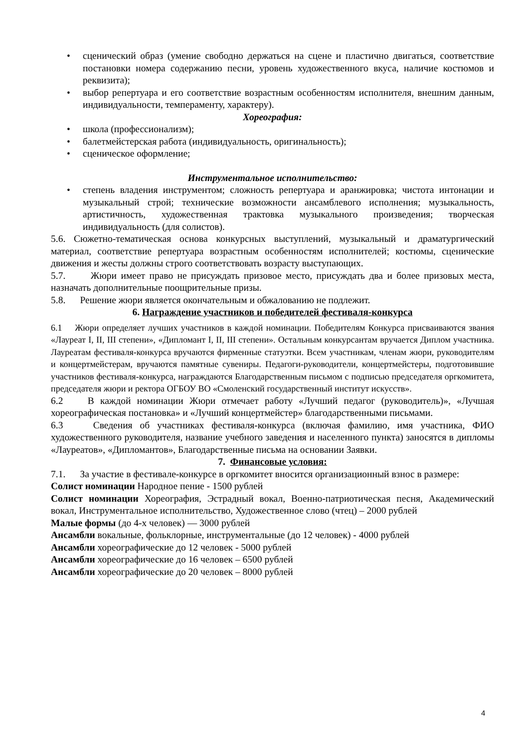• сценический образ (умение свободно держаться на сцене и пластично двигаться, соответствие постановки номера содержанию песни, уровень художественного вкуса, наличие костюмов и реквизита);
• выбор репертуара и его соответствие возрастным особенностям исполнителя, внешним данным, индивидуальности, темпераменту, характеру).
Хореография:
• школа (профессионализм);
• балетмейстерская работа (индивидуальность, оригинальность);
• сценическое оформление;
Инструментальное исполнительство:
• степень владения инструментом; сложность репертуара и аранжировка; чистота интонации и музыкальный строй; технические возможности ансамблевого исполнения; музыкальность, артистичность, художественная трактовка музыкального произведения; творческая индивидуальность (для солистов).
5.6. Сюжетно-тематическая основа конкурсных выступлений, музыкальный и драматургический материал, соответствие репертуара возрастным особенностям исполнителей; костюмы, сценические движения и жесты должны строго соответствовать возрасту выступающих.
5.7. Жюри имеет право не присуждать призовое место, присуждать два и более призовых места, назначать дополнительные поощрительные призы.
5.8. Решение жюри является окончательным и обжалованию не подлежит.
6. Награждение участников и победителей фестиваля-конкурса
6.1 Жюри определяет лучших участников в каждой номинации. Победителям Конкурса присваиваются звания «Лауреат I, II, III степени», «Дипломант I, II, III степени». Остальным конкурсантам вручается Диплом участника. Лауреатам фестиваля-конкурса вручаются фирменные статуэтки. Всем участникам, членам жюри, руководителям и концертмейстерам, вручаются памятные сувениры. Педагоги-руководители, концертмейстеры, подготовившие участников фестиваля-конкурса, награждаются Благодарственным письмом с подписью председателя оргкомитета, председателя жюри и ректора ОГБОУ ВО «Смоленский государственный институт искусств».
6.2 В каждой номинации Жюри отмечает работу «Лучший педагог (руководитель)», «Лучшая хореографическая постановка» и «Лучший концертмейстер» благодарственными письмами.
6.3 Сведения об участниках фестиваля-конкурса (включая фамилию, имя участника, ФИО художественного руководителя, название учебного заведения и населенного пункта) заносятся в дипломы «Лауреатов», «Дипломантов», Благодарственные письма на основании Заявки.
7. Финансовые условия:
7.1. За участие в фестивале-конкурсе в оргкомитет вносится организационный взнос в размере:
Солист номинации Народное пение - 1500 рублей
Солист номинации Хореография, Эстрадный вокал, Военно-патриотическая песня, Академический вокал, Инструментальное исполнительство, Художественное слово (чтец) – 2000 рублей
Малые формы (до 4-х человек) — 3000 рублей
Ансамбли вокальные, фольклорные, инструментальные (до 12 человек) - 4000 рублей
Ансамбли хореографические до 12 человек - 5000 рублей
Ансамбли хореографические до 16 человек – 6500 рублей
Ансамбли хореографические до 20 человек – 8000 рублей
4